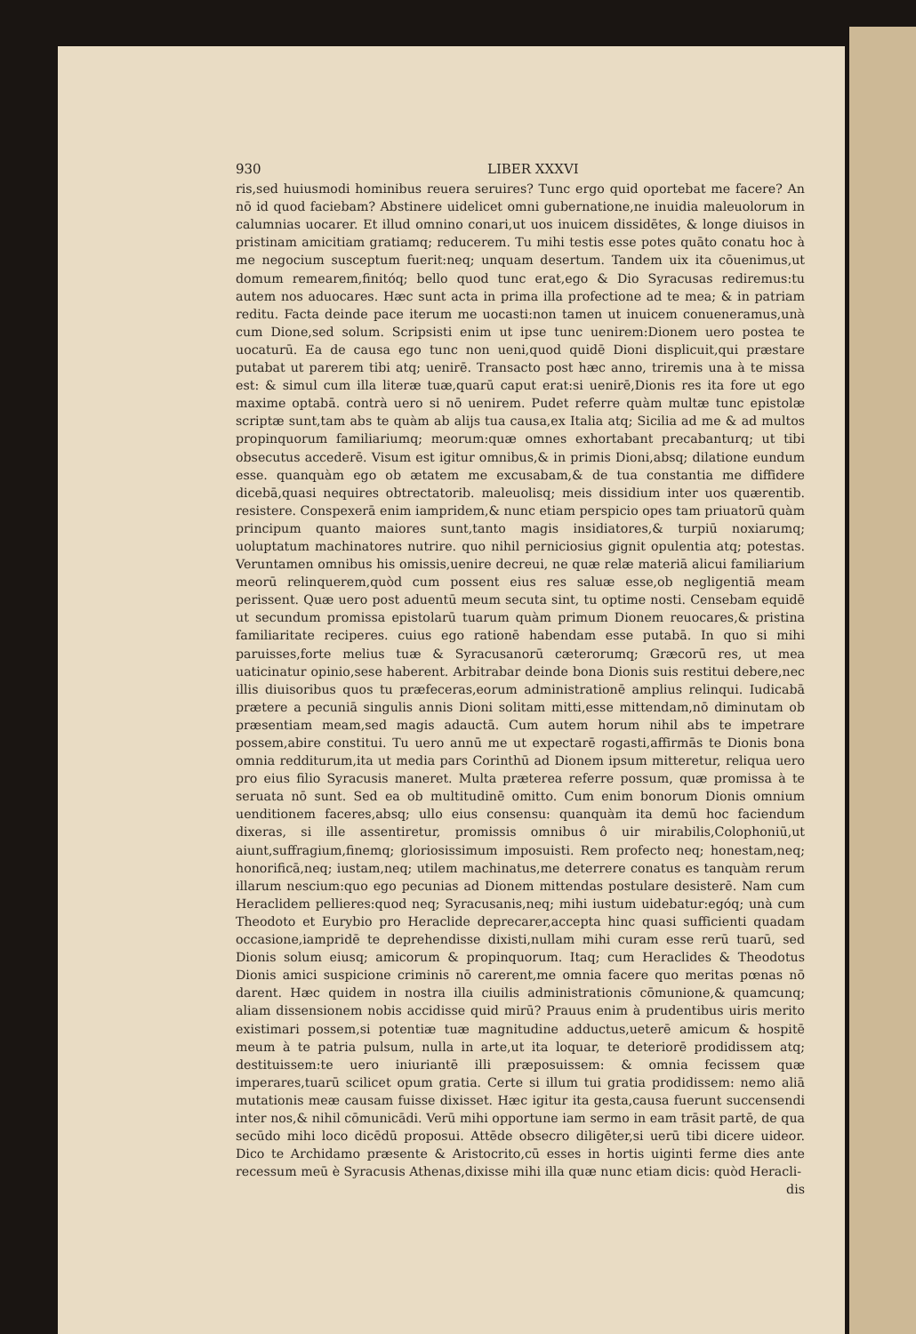930 LIBER XXXVI
ris,sed huiusmodi hominibus reuera seruires? Tunc ergo quid oportebat me facere? An nō id quod faciebam? Abstinere uidelicet omni gubernatione,ne inuidia maleuolorum in calumnias uocarer. Et illud omnino conari,ut uos inuicem dissidētes, & longe diuisos in pristinam amicitiam gratiamq; reducerem. Tu mihi testis esse potes quāto conatu hoc à me negocium susceptum fuerit:neq; unquam desertum. Tandem uix ita cōuenimus,ut domum remearem,finitóq; bello quod tunc erat,ego & Dio Syracusas rediremus:tu autem nos aduocares. Hæc sunt acta in prima illa profectione ad te mea; & in patriam reditu. Facta deinde pace iterum me uocasti:non tamen ut inuicem conueneramus,unà cum Dione,sed solum. Scripsisti enim ut ipse tunc uenirem:Dionem uero postea te uocaturū. Ea de causa ego tunc non ueni,quod quidē Dioni displicuit,qui præstare putabat ut parerem tibi atq; uenirē. Transacto post hæc anno, triremis una à te missa est: & simul cum illa literæ tuæ,quarū caput erat:si uenirē,Dionis res ita fore ut ego maxime optabā. contrà uero si nō uenirem. Pudet referre quàm multæ tunc epistolæ scriptæ sunt,tam abs te quàm ab alijs tua causa,ex Italia atq; Sicilia ad me & ad multos propinquorum familiariumq; meorum:quæ omnes exhortabant precabanturq; ut tibi obsecutus accederē. Visum est igitur omnibus,& in primis Dioni,absq; dilatione eundum esse. quanquàm ego ob ætatem me excusabam,& de tua constantia me diffidere dicebā,quasi nequires obtrectatorib. maleuolisq; meis dissidium inter uos quærentib. resistere. Conspexerā enim iampridem,& nunc etiam perspicio opes tam priuatorū quàm principum quanto maiores sunt,tanto magis insidiatores,& turpiū noxiarumq; uoluptatum machinatores nutrire. quo nihil perniciosius gignit opulentia atq; potestas. Veruntamen omnibus his omissis,uenire decreui, ne quæ relæ materiā alicui familiarium meorū relinquerem,quòd cum possent eius res saluæ esse,ob negligentiā meam perissent. Quæ uero post aduentū meum secuta sint, tu optime nosti. Censebam equidē ut secundum promissa epistolarū tuarum quàm primum Dionem reuocares,& pristina familiaritate reciperes. cuius ego rationē habendam esse putabā. In quo si mihi paruisses,forte melius tuæ & Syracusanorū cæterorumq; Græcorū res, ut mea uaticinatur opinio,sese haberent. Arbitrabar deinde bona Dionis suis restitui debere,nec illis diuisoribus quos tu præfeceras,eorum administrationē amplius relinqui. Iudicabā prætere a pecuniā singulis annis Dioni solitam mitti,esse mittendam,nō diminutam ob præsentiam meam,sed magis adauctā. Cum autem horum nihil abs te impetrare possem,abire constitui. Tu uero annū me ut expectarē rogasti,affirmās te Dionis bona omnia redditurum,ita ut media pars Corinthū ad Dionem ipsum mitteretur, reliqua uero pro eius filio Syracusis maneret. Multa præterea referre possum, quæ promissa à te seruata nō sunt. Sed ea ob multitudinē omitto. Cum enim bonorum Dionis omnium uenditionem faceres,absq; ullo eius consensu: quanquàm ita demū hoc faciendum dixeras, si ille assentiretur, promissis omnibus ô uir mirabilis,Colophoniū,ut aiunt,suffragium,finemq; gloriosissimum imposuisti. Rem profecto neq; honestam,neq; honorificā,neq; iustam,neq; utilem machinatus,me deterrere conatus es tanquàm rerum illarum nescium:quo ego pecunias ad Dionem mittendas postulare desisterē. Nam cum Heraclidem pellieres:quod neq; Syracusanis,neq; mihi iustum uidebatur:egóq; unà cum Theodoto et Eurybio pro Heraclide deprecarer,accepta hinc quasi sufficienti quadam occasione,iampridē te deprehendisse dixisti,nullam mihi curam esse rerū tuarū, sed Dionis solum eiusq; amicorum & propinquorum. Itaq; cum Heraclides & Theodotus Dionis amici suspicione criminis nō carerent,me omnia facere quo meritas pœnas nō darent. Hæc quidem in nostra illa ciuilis administrationis cōmunione,& quamcunq; aliam dissensionem nobis accidisse quid mirū? Prauus enim à prudentibus uiris merito existimari possem,si potentiæ tuæ magnitudine adductus,ueterē amicum & hospitē meum à te patria pulsum, nulla in arte,ut ita loquar, te deteriorē prodidissem atq; destituissem:te uero iniuriantē illi præposuissem: & omnia fecissem quæ imperares,tuarū scilicet opum gratia. Certe si illum tui gratia prodidissem: nemo aliā mutationis meæ causam fuisse dixisset. Hæc igitur ita gesta,causa fuerunt succensendi inter nos,& nihil cōmunicādi. Verū mihi opportune iam sermo in eam trāsit partē, de qua secūdo mihi loco dicēdū proposui. Attēde obsecro diligēter,si uerū tibi dicere uideor. Dico te Archidamo præsente & Aristocrito,cū esses in hortis uiginti ferme dies ante recessum meū è Syracusis Athenas,dixisse mihi illa quæ nunc etiam dicis: quòd Heracli-
dis